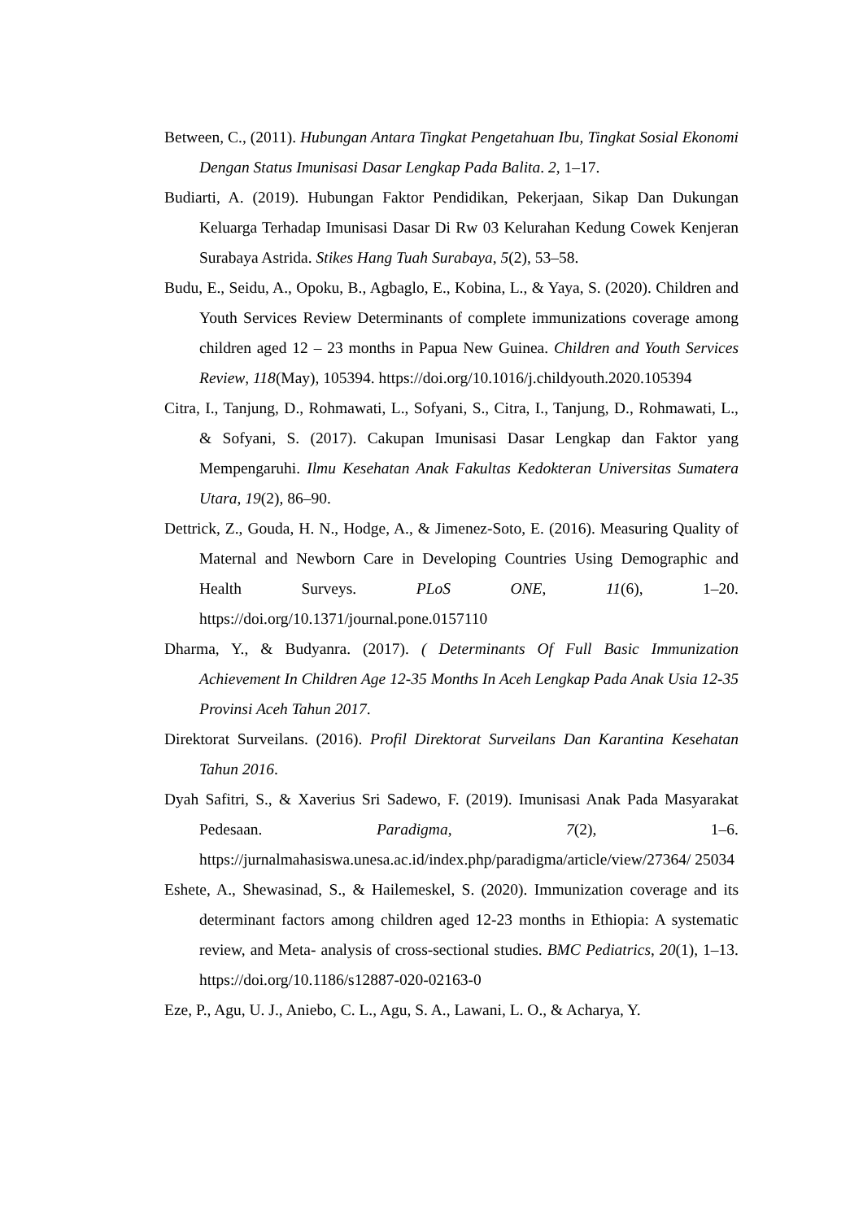Between, C., (2011). Hubungan Antara Tingkat Pengetahuan Ibu, Tingkat Sosial Ekonomi Dengan Status Imunisasi Dasar Lengkap Pada Balita. 2, 1–17.
Budiarti, A. (2019). Hubungan Faktor Pendidikan, Pekerjaan, Sikap Dan Dukungan Keluarga Terhadap Imunisasi Dasar Di Rw 03 Kelurahan Kedung Cowek Kenjeran Surabaya Astrida. Stikes Hang Tuah Surabaya, 5(2), 53–58.
Budu, E., Seidu, A., Opoku, B., Agbaglo, E., Kobina, L., & Yaya, S. (2020). Children and Youth Services Review Determinants of complete immunizations coverage among children aged 12 – 23 months in Papua New Guinea. Children and Youth Services Review, 118(May), 105394. https://doi.org/10.1016/j.childyouth.2020.105394
Citra, I., Tanjung, D., Rohmawati, L., Sofyani, S., Citra, I., Tanjung, D., Rohmawati, L., & Sofyani, S. (2017). Cakupan Imunisasi Dasar Lengkap dan Faktor yang Mempengaruhi. Ilmu Kesehatan Anak Fakultas Kedokteran Universitas Sumatera Utara, 19(2), 86–90.
Dettrick, Z., Gouda, H. N., Hodge, A., & Jimenez-Soto, E. (2016). Measuring Quality of Maternal and Newborn Care in Developing Countries Using Demographic and Health Surveys. PLoS ONE, 11(6), 1–20. https://doi.org/10.1371/journal.pone.0157110
Dharma, Y., & Budyanra. (2017). ( Determinants Of Full Basic Immunization Achievement In Children Age 12-35 Months In Aceh Lengkap Pada Anak Usia 12-35 Provinsi Aceh Tahun 2017.
Direktorat Surveilans. (2016). Profil Direktorat Surveilans Dan Karantina Kesehatan Tahun 2016.
Dyah Safitri, S., & Xaverius Sri Sadewo, F. (2019). Imunisasi Anak Pada Masyarakat Pedesaan. Paradigma, 7(2), 1–6. https://jurnalmahasiswa.unesa.ac.id/index.php/paradigma/article/view/27364/ 25034
Eshete, A., Shewasinad, S., & Hailemeskel, S. (2020). Immunization coverage and its determinant factors among children aged 12-23 months in Ethiopia: A systematic review, and Meta- analysis of cross-sectional studies. BMC Pediatrics, 20(1), 1–13. https://doi.org/10.1186/s12887-020-02163-0
Eze, P., Agu, U. J., Aniebo, C. L., Agu, S. A., Lawani, L. O., & Acharya, Y.